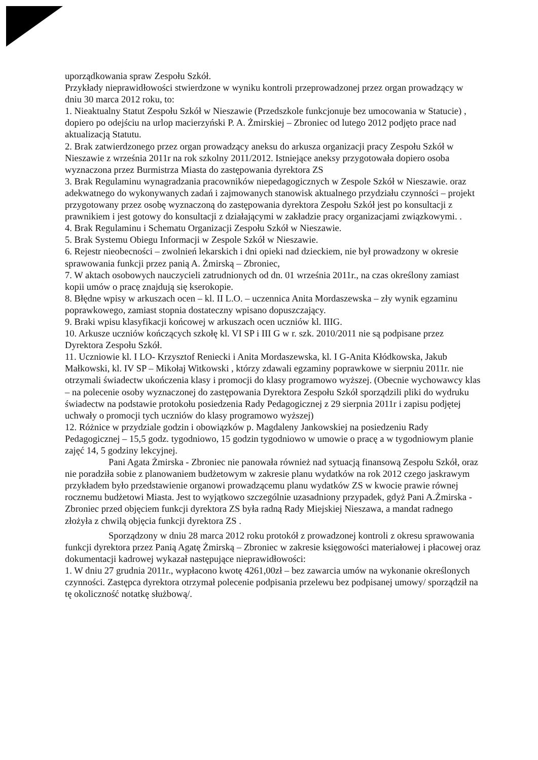uporządkowania spraw Zespołu Szkół.
Przykłady nieprawidłowości stwierdzone w wyniku kontroli przeprowadzonej przez organ prowadzący w dniu 30 marca 2012 roku, to:
1. Nieaktualny Statut Zespołu Szkół w Nieszawie (Przedszkole funkcjonuje bez umocowania w Statucie) , dopiero po odejściu na urlop macierzyński P. A. Żmirskiej – Zbroniec od lutego 2012 podjęto prace nad aktualizacją Statutu.
2. Brak zatwierdzonego przez organ prowadzący aneksu do arkusza organizacji pracy Zespołu Szkół w Nieszawie z września 2011r na rok szkolny 2011/2012. Istniejące aneksy przygotowała dopiero osoba wyznaczona przez Burmistrza Miasta do zastępowania dyrektora ZS
3. Brak Regulaminu wynagradzania pracowników niepedagogicznych w Zespole Szkół w Nieszawie. oraz adekwatnego do wykonywanych zadań i zajmowanych stanowisk aktualnego przydziału czynności – projekt przygotowany przez osobę wyznaczoną do zastępowania dyrektora Zespołu Szkół jest po konsultacji z prawnikiem i jest gotowy do konsultacji z działającymi w zakładzie pracy organizacjami związkowymi. .
4. Brak Regulaminu i Schematu Organizacji Zespołu Szkół w Nieszawie.
5. Brak Systemu Obiegu Informacji w Zespole Szkół w Nieszawie.
6. Rejestr nieobecności – zwolnień lekarskich i dni opieki nad dzieckiem, nie był prowadzony w okresie sprawowania funkcji przez panią A. Żmirską – Zbroniec,
7. W aktach osobowych nauczycieli zatrudnionych od dn. 01 września 2011r., na czas określony zamiast kopii umów o pracę znajdują się kserokopie.
8. Błędne wpisy w arkuszach ocen – kl. II L.O. – uczennica Anita Mordaszewska – zły wynik egzaminu poprawkowego, zamiast stopnia dostateczny wpisano dopuszczający.
9. Braki wpisu klasyfikacji końcowej w arkuszach ocen uczniów kl. IIIG.
10. Arkusze uczniów kończących szkołę kl. VI SP i III G w r. szk. 2010/2011 nie są podpisane przez Dyrektora Zespołu Szkół.
11. Uczniowie kl. I LO- Krzysztof Reniecki i Anita Mordaszewska, kl. I G-Anita Kłódkowska, Jakub Małkowski, kl. IV SP – Mikołaj Witkowski , którzy zdawali egzaminy poprawkowe w sierpniu 2011r. nie otrzymali świadectw ukończenia klasy i promocji do klasy programowo wyższej. (Obecnie wychowawcy klas – na polecenie osoby wyznaczonej do zastępowania Dyrektora Zespołu Szkół sporządzili pliki do wydruku świadectw na podstawie protokołu posiedzenia Rady Pedagogicznej z 29 sierpnia 2011r i zapisu podjętej uchwały o promocji tych uczniów do klasy programowo wyższej)
12. Różnice w przydziale godzin i obowiązków p. Magdaleny Jankowskiej na posiedzeniu Rady Pedagogicznej – 15,5 godz. tygodniowo, 15 godzin tygodniowo w umowie o pracę a w tygodniowym planie zajęć 14, 5 godziny lekcyjnej.
Pani Agata Żmirska - Zbroniec nie panowała również nad sytuacją finansową Zespołu Szkół, oraz nie poradziła sobie z planowaniem budżetowym w zakresie planu wydatków na rok 2012 czego jaskrawym przykładem było przedstawienie organowi prowadzącemu planu wydatków ZS w kwocie prawie równej rocznemu budżetowi Miasta. Jest to wyjątkowo szczególnie uzasadniony przypadek, gdyż Pani A.Żmirska - Zbroniec przed objęciem funkcji dyrektora ZS była radną Rady Miejskiej Nieszawa, a mandat radnego złożyła z chwilą objęcia funkcji dyrektora ZS .
Sporządzony w dniu 28 marca 2012 roku protokół z prowadzonej kontroli z okresu sprawowania funkcji dyrektora przez Panią Agatę Żmirską – Zbroniec w zakresie księgowości materiałowej i płacowej oraz dokumentacji kadrowej wykazał następujące nieprawidłowości:
1. W dniu 27 grudnia 2011r., wypłacono kwotę 4261,00zł – bez zawarcia umów na wykonanie określonych czynności. Zastępca dyrektora otrzymał polecenie podpisania przelewu bez podpisanej umowy/ sporządził na tę okoliczność notatkę służbową/.